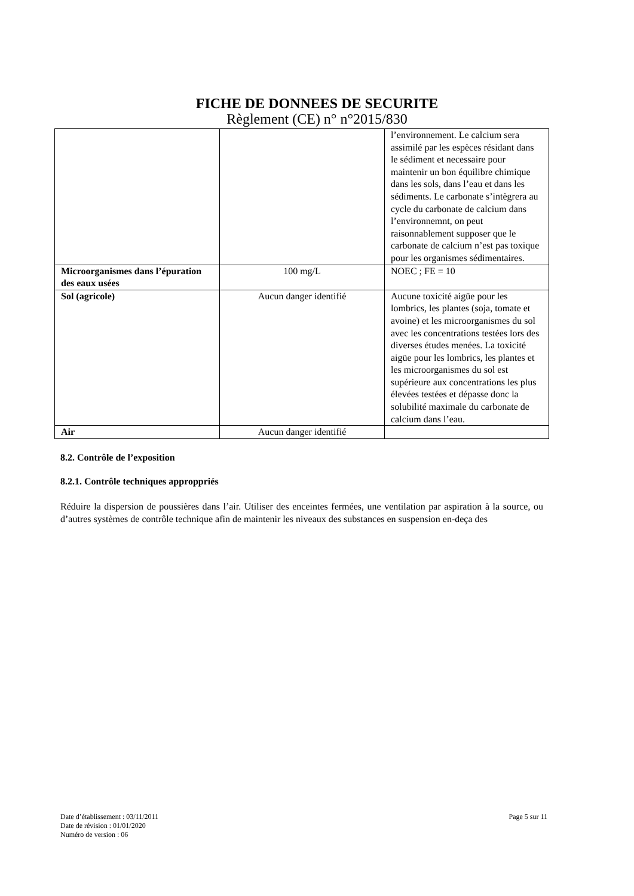FICHE DE DONNEES DE SECURITE
Règlement (CE) n° n°2015/830
| | | l’environnement. Le calcium sera assimilé par les espèces résidant dans le sédiment et necessaire pour maintenir un bon équilibre chimique dans les sols, dans l’eau et dans les sédiments. Le carbonate s’intègrera au cycle du carbonate de calcium dans l’environnemnt, on peut raisonnablement supposer que le carbonate de calcium n’est pas toxique pour les organismes sédimentaires. |
| Microorganismes dans l’épuration des eaux usées | 100 mg/L | NOEC ; FE = 10 |
| Sol (agricole) | Aucun danger identifié | Aucune toxicité aigüe pour les lombrics, les plantes (soja, tomate et avoine) et les microorganismes du sol avec les concentrations testées lors des diverses études menées. La toxicité aigüe pour les lombrics, les plantes et les microorganismes du sol est supérieure aux concentrations les plus élevées testées et dépasse donc la solubilité maximale du carbonate de calcium dans l’eau. |
| Air | Aucun danger identifié | |
8.2. Contrôle de l’exposition
8.2.1. Contrôle techniques approppriés
Réduire la dispersion de poussières dans l’air. Utiliser des enceintes fermées, une ventilation par aspiration à la source, ou d’autres systèmes de contrôle technique afin de maintenir les niveaux des substances en suspension en-deça des
Date d’établissement : 03/11/2011
Date de révision : 01/01/2020
Numéro de version : 06
Page 5 sur 11